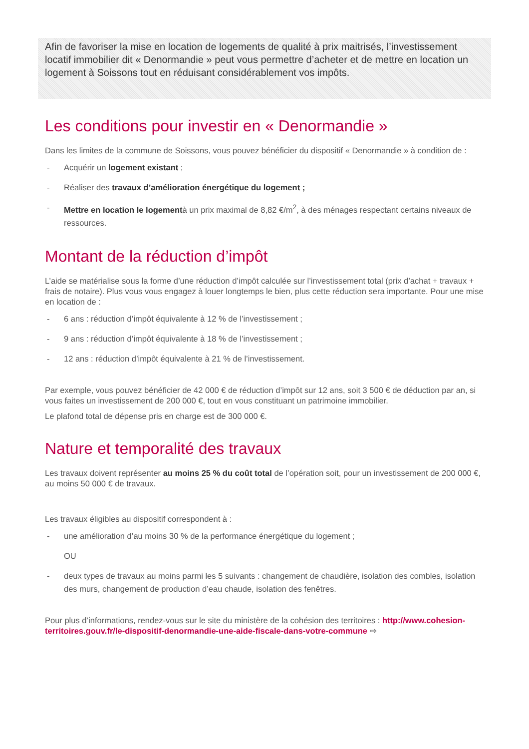Afin de favoriser la mise en location de logements de qualité à prix maitrisés, l’investissement locatif immobilier dit « Denormandie » peut vous permettre d’acheter et de mettre en location un logement à Soissons tout en réduisant considérablement vos impôts.
Les conditions pour investir en « Denormandie »
Dans les limites de la commune de Soissons, vous pouvez bénéficier du dispositif « Denormandie » à condition de :
- Acquérir un logement existant ;
- Réaliser des travaux d’amélioration énergétique du logement ;
- Mettre en location le logementà un prix maximal de 8,82 €/m<sup>2</sup>, à des ménages respectant certains niveaux de ressources.
Montant de la réduction d’impôt
L’aide se matérialise sous la forme d’une réduction d’impôt calculée sur l’investissement total (prix d’achat + travaux + frais de notaire). Plus vous vous engagez à louer longtemps le bien, plus cette réduction sera importante. Pour une mise en location de :
- 6 ans : réduction d’impôt équivalente à 12 % de l’investissement ;
- 9 ans : réduction d’impôt équivalente à 18 % de l’investissement ;
- 12 ans : réduction d’impôt équivalente à 21 % de l’investissement.
Par exemple, vous pouvez bénéficier de 42 000 € de réduction d’impôt sur 12 ans, soit 3 500 € de déduction par an, si vous faites un investissement de 200 000 €, tout en vous constituant un patrimoine immobilier.
Le plafond total de dépense pris en charge est de 300 000 €.
Nature et temporalité des travaux
Les travaux doivent représenter au moins 25 % du coût total de l’opération soit, pour un investissement de 200 000 €, au moins 50 000 € de travaux.
Les travaux éligibles au dispositif correspondent à :
- une amélioration d’au moins 30 % de la performance énergétique du logement ;
OU
- deux types de travaux au moins parmi les 5 suivants : changement de chaudière, isolation des combles, isolation des murs, changement de production d’eau chaude, isolation des fenêtres.
Pour plus d’informations, rendez-vous sur le site du ministère de la cohésion des territoires : http://www.cohesion-territoires.gouv.fr/le-dispositif-denormandie-une-aide-fiscale-dans-votre-commune ⇨